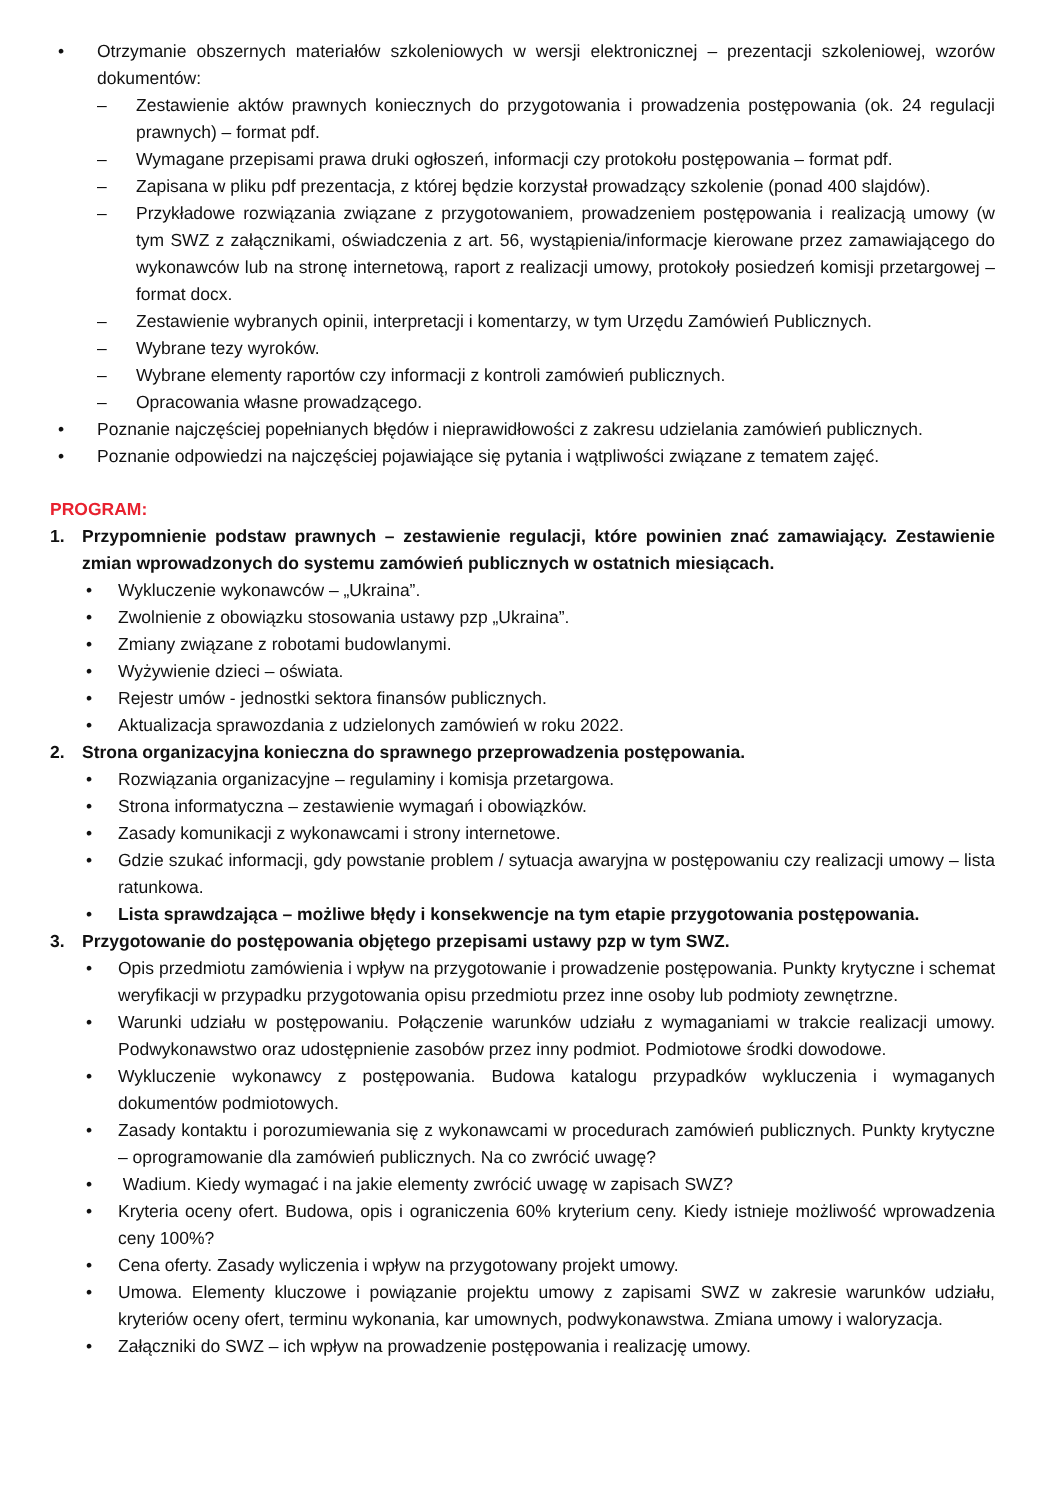• Otrzymanie obszernych materiałów szkoleniowych w wersji elektronicznej – prezentacji szkoleniowej, wzorów dokumentów:
– Zestawienie aktów prawnych koniecznych do przygotowania i prowadzenia postępowania (ok. 24 regulacji prawnych) – format pdf.
– Wymagane przepisami prawa druki ogłoszeń, informacji czy protokołu postępowania – format pdf.
– Zapisana w pliku pdf prezentacja, z której będzie korzystał prowadzący szkolenie (ponad 400 slajdów).
– Przykładowe rozwiązania związane z przygotowaniem, prowadzeniem postępowania i realizacją umowy (w tym SWZ z załącznikami, oświadczenia z art. 56, wystąpienia/informacje kierowane przez zamawiającego do wykonawców lub na stronę internetową, raport z realizacji umowy, protokoły posiedzeń komisji przetargowej – format docx.
– Zestawienie wybranych opinii, interpretacji i komentarzy, w tym Urzędu Zamówień Publicznych.
– Wybrane tezy wyroków.
– Wybrane elementy raportów czy informacji z kontroli zamówień publicznych.
– Opracowania własne prowadzącego.
• Poznanie najczęściej popełnianych błędów i nieprawidłowości z zakresu udzielania zamówień publicznych.
• Poznanie odpowiedzi na najczęściej pojawiające się pytania i wątpliwości związane z tematem zajęć.
PROGRAM:
1. Przypomnienie podstaw prawnych – zestawienie regulacji, które powinien znać zamawiający. Zestawienie zmian wprowadzonych do systemu zamówień publicznych w ostatnich miesiącach.
• Wykluczenie wykonawców – „Ukraina”.
• Zwolnienie z obowiązku stosowania ustawy pzp „Ukraina”.
• Zmiany związane z robotami budowlanymi.
• Wyżywienie dzieci – oświata.
• Rejestr umów - jednostki sektora finansów publicznych.
• Aktualizacja sprawozdania z udzielonych zamówień w roku 2022.
2. Strona organizacyjna konieczna do sprawnego przeprowadzenia postępowania.
• Rozwiązania organizacyjne – regulaminy i komisja przetargowa.
• Strona informatyczna – zestawienie wymagań i obowiązków.
• Zasady komunikacji z wykonawcami i strony internetowe.
• Gdzie szukać informacji, gdy powstanie problem / sytuacja awaryjna w postępowaniu czy realizacji umowy – lista ratunkowa.
• Lista sprawdzająca – możliwe błędy i konsekwencje na tym etapie przygotowania postępowania.
3. Przygotowanie do postępowania objętego przepisami ustawy pzp w tym SWZ.
• Opis przedmiotu zamówienia i wpływ na przygotowanie i prowadzenie postępowania. Punkty krytyczne i schemat weryfikacji w przypadku przygotowania opisu przedmiotu przez inne osoby lub podmioty zewnętrzne.
• Warunki udziału w postępowaniu. Połączenie warunków udziału z wymaganiami w trakcie realizacji umowy. Podwykonawstwo oraz udostępnienie zasobów przez inny podmiot. Podmiotowe środki dowodowe.
• Wykluczenie wykonawcy z postępowania. Budowa katalogu przypadków wykluczenia i wymaganych dokumentów podmiotowych.
• Zasady kontaktu i porozumiewania się z wykonawcami w procedurach zamówień publicznych. Punkty krytyczne – oprogramowanie dla zamówień publicznych. Na co zwrócić uwagę?
• Wadium. Kiedy wymagać i na jakie elementy zwrócić uwagę w zapisach SWZ?
• Kryteria oceny ofert. Budowa, opis i ograniczenia 60% kryterium ceny. Kiedy istnieje możliwość wprowadzenia ceny 100%?
• Cena oferty. Zasady wyliczenia i wpływ na przygotowany projekt umowy.
• Umowa. Elementy kluczowe i powiązanie projektu umowy z zapisami SWZ w zakresie warunków udziału, kryteriów oceny ofert, terminu wykonania, kar umownych, podwykonawstwa. Zmiana umowy i waloryzacja.
• Załączniki do SWZ – ich wpływ na prowadzenie postępowania i realizację umowy.